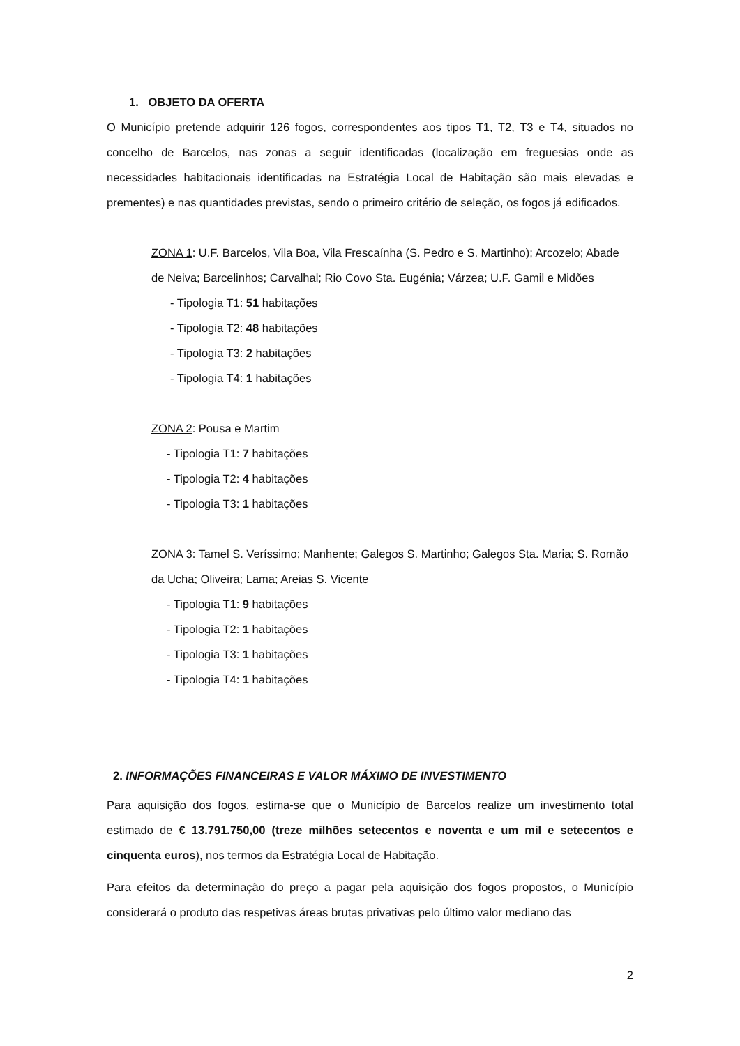1. OBJETO DA OFERTA
O Município pretende adquirir 126 fogos, correspondentes aos tipos T1, T2, T3 e T4, situados no concelho de Barcelos, nas zonas a seguir identificadas (localização em freguesias onde as necessidades habitacionais identificadas na Estratégia Local de Habitação são mais elevadas e prementes) e nas quantidades previstas, sendo o primeiro critério de seleção, os fogos já edificados.
ZONA 1: U.F. Barcelos, Vila Boa, Vila Frescaínha (S. Pedro e S. Martinho); Arcozelo; Abade de Neiva; Barcelinhos; Carvalhal; Rio Covo Sta. Eugénia; Várzea; U.F. Gamil e Midões
- Tipologia T1: 51 habitações
- Tipologia T2: 48 habitações
- Tipologia T3: 2 habitações
- Tipologia T4: 1 habitações
ZONA 2: Pousa e Martim
- Tipologia T1: 7 habitações
- Tipologia T2: 4 habitações
- Tipologia T3: 1 habitações
ZONA 3: Tamel S. Veríssimo; Manhente; Galegos S. Martinho; Galegos Sta. Maria; S. Romão da Ucha; Oliveira; Lama; Areias S. Vicente
- Tipologia T1: 9 habitações
- Tipologia T2: 1 habitações
- Tipologia T3: 1 habitações
- Tipologia T4: 1 habitações
2. INFORMAÇÕES FINANCEIRAS E VALOR MÁXIMO DE INVESTIMENTO
Para aquisição dos fogos, estima-se que o Município de Barcelos realize um investimento total estimado de € 13.791.750,00 (treze milhões setecentos e noventa e um mil e setecentos e cinquenta euros), nos termos da Estratégia Local de Habitação.
Para efeitos da determinação do preço a pagar pela aquisição dos fogos propostos, o Município considerará o produto das respetivas áreas brutas privativas pelo último valor mediano das
2